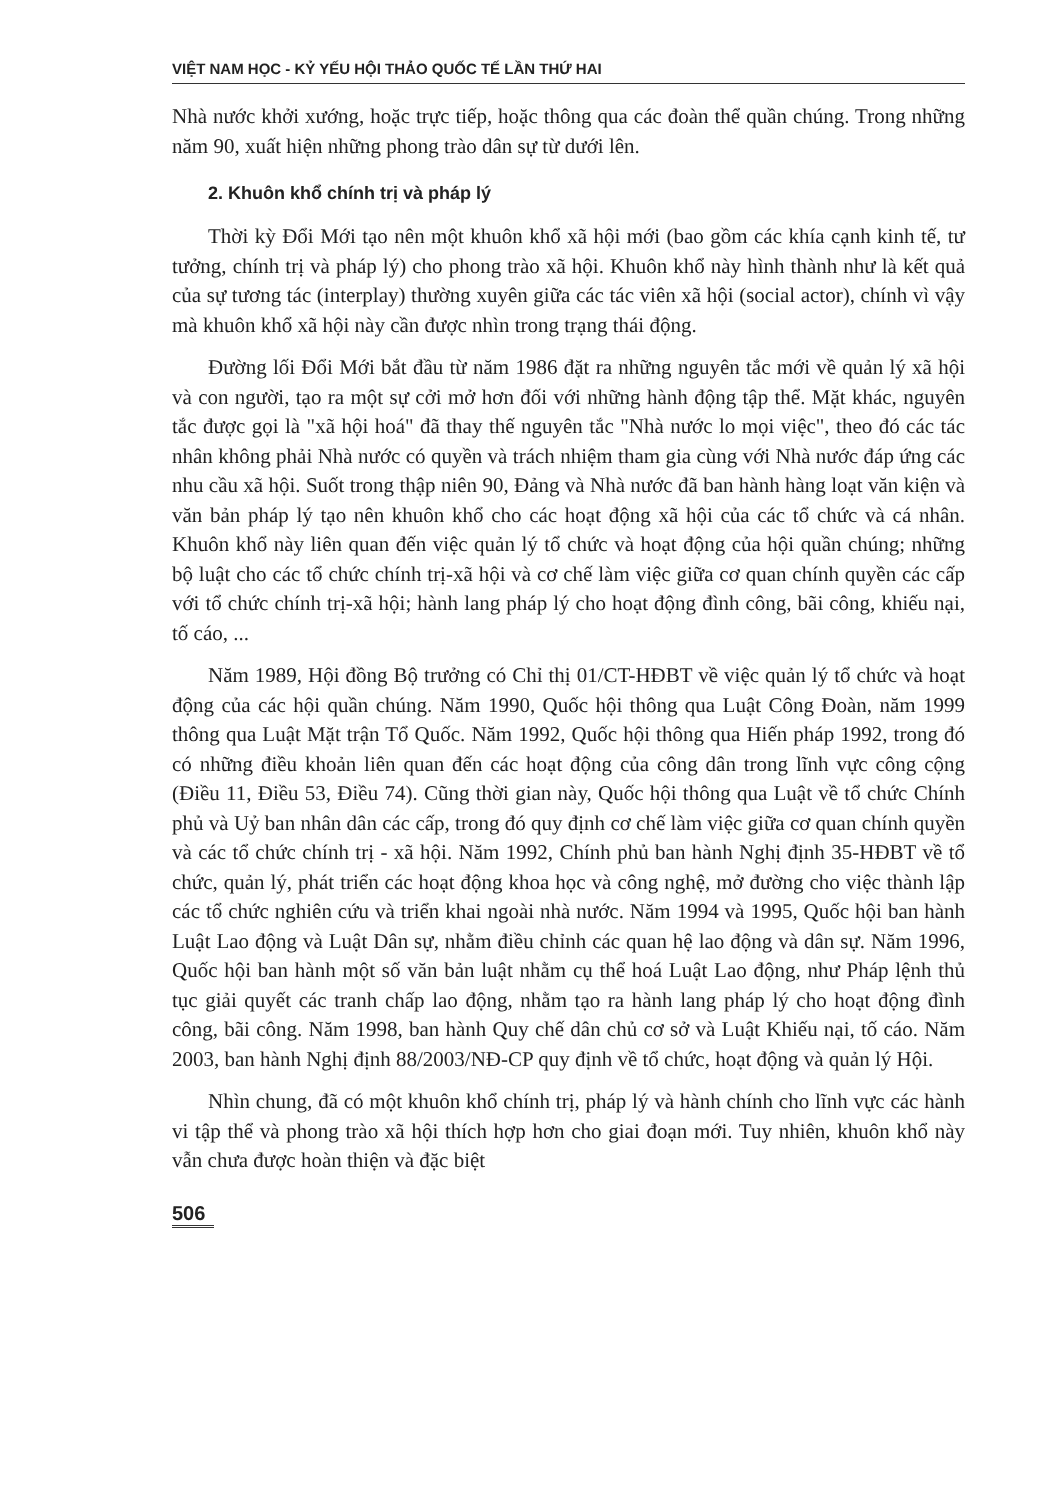VIỆT NAM HỌC - KỶ YẾU HỘI THẢO QUỐC TẾ LẦN THỨ HAI
Nhà nước khởi xướng, hoặc trực tiếp, hoặc thông qua các đoàn thể quần chúng. Trong những năm 90, xuất hiện những phong trào dân sự từ dưới lên.
2. Khuôn khổ chính trị và pháp lý
Thời kỳ Đổi Mới tạo nên một khuôn khổ xã hội mới (bao gồm các khía cạnh kinh tế, tư tưởng, chính trị và pháp lý) cho phong trào xã hội. Khuôn khổ này hình thành như là kết quả của sự tương tác (interplay) thường xuyên giữa các tác viên xã hội (social actor), chính vì vậy mà khuôn khổ xã hội này cần được nhìn trong trạng thái động.
Đường lối Đổi Mới bắt đầu từ năm 1986 đặt ra những nguyên tắc mới về quản lý xã hội và con người, tạo ra một sự cởi mở hơn đối với những hành động tập thể. Mặt khác, nguyên tắc được gọi là "xã hội hoá" đã thay thế nguyên tắc "Nhà nước lo mọi việc", theo đó các tác nhân không phải Nhà nước có quyền và trách nhiệm tham gia cùng với Nhà nước đáp ứng các nhu cầu xã hội. Suốt trong thập niên 90, Đảng và Nhà nước đã ban hành hàng loạt văn kiện và văn bản pháp lý tạo nên khuôn khổ cho các hoạt động xã hội của các tổ chức và cá nhân. Khuôn khổ này liên quan đến việc quản lý tổ chức và hoạt động của hội quần chúng; những bộ luật cho các tổ chức chính trị-xã hội và cơ chế làm việc giữa cơ quan chính quyền các cấp với tổ chức chính trị-xã hội; hành lang pháp lý cho hoạt động đình công, bãi công, khiếu nại, tố cáo, ...
Năm 1989, Hội đồng Bộ trưởng có Chỉ thị 01/CT-HĐBT về việc quản lý tổ chức và hoạt động của các hội quần chúng. Năm 1990, Quốc hội thông qua Luật Công Đoàn, năm 1999 thông qua Luật Mặt trận Tổ Quốc. Năm 1992, Quốc hội thông qua Hiến pháp 1992, trong đó có những điều khoản liên quan đến các hoạt động của công dân trong lĩnh vực công cộng (Điều 11, Điều 53, Điều 74). Cũng thời gian này, Quốc hội thông qua Luật về tổ chức Chính phủ và Uỷ ban nhân dân các cấp, trong đó quy định cơ chế làm việc giữa cơ quan chính quyền và các tổ chức chính trị - xã hội. Năm 1992, Chính phủ ban hành Nghị định 35-HĐBT về tổ chức, quản lý, phát triển các hoạt động khoa học và công nghệ, mở đường cho việc thành lập các tổ chức nghiên cứu và triển khai ngoài nhà nước. Năm 1994 và 1995, Quốc hội ban hành Luật Lao động và Luật Dân sự, nhằm điều chỉnh các quan hệ lao động và dân sự. Năm 1996, Quốc hội ban hành một số văn bản luật nhằm cụ thể hoá Luật Lao động, như Pháp lệnh thủ tục giải quyết các tranh chấp lao động, nhằm tạo ra hành lang pháp lý cho hoạt động đình công, bãi công. Năm 1998, ban hành Quy chế dân chủ cơ sở và Luật Khiếu nại, tố cáo. Năm 2003, ban hành Nghị định 88/2003/NĐ-CP quy định về tổ chức, hoạt động và quản lý Hội.
Nhìn chung, đã có một khuôn khổ chính trị, pháp lý và hành chính cho lĩnh vực các hành vi tập thể và phong trào xã hội thích hợp hơn cho giai đoạn mới. Tuy nhiên, khuôn khổ này vẫn chưa được hoàn thiện và đặc biệt
506